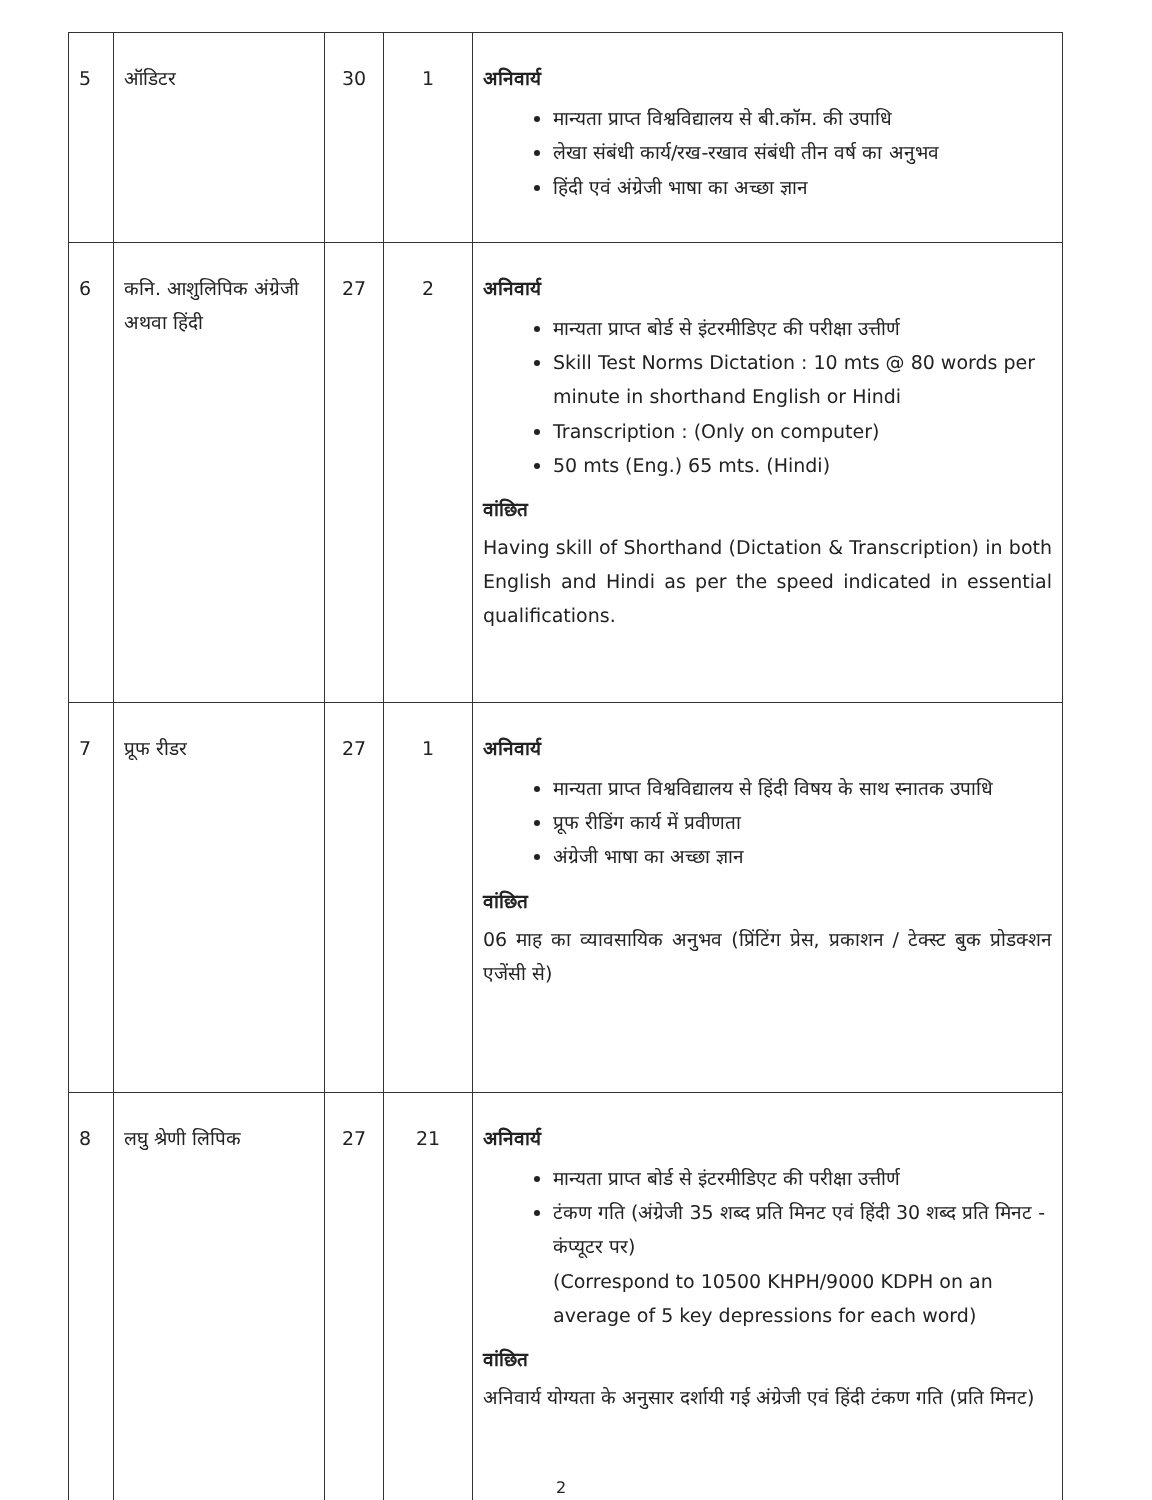| 5 | ऑडिटर | 30 | 1 | अनिवार्य मान्यता प्राप्त विश्वविद्यालय से बी.कॉम. की उपाधि लेखा संबंधी कार्य/रख-रखाव संबंधी तीन वर्ष का अनुभव हिंदी एवं अंग्रेजी भाषा का अच्छा ज्ञान |
| 6 | कनि. आशुलिपिक अंग्रेजी अथवा हिंदी | 27 | 2 | अनिवार्य मान्यता प्राप्त बोर्ड से इंटरमीडिएट की परीक्षा उत्तीर्ण Skill Test Norms Dictation : 10 mts @ 80 words per minute in shorthand English or Hindi Transcription : (Only on computer) 50 mts (Eng.) 65 mts. (Hindi) वांछित Having skill of Shorthand (Dictation & Transcription) in both English and Hindi as per the speed indicated in essential qualifications. |
| 7 | प्रूफ रीडर | 27 | 1 | अनिवार्य मान्यता प्राप्त विश्वविद्यालय से हिंदी विषय के साथ स्नातक उपाधि प्रूफ रीडिंग कार्य में प्रवीणता अंग्रेजी भाषा का अच्छा ज्ञान वांछित 06 माह का व्यावसायिक अनुभव (प्रिंटिंग प्रेस, प्रकाशन / टेक्स्ट बुक प्रोडक्शन एजेंसी से) |
| 8 | लघु श्रेणी लिपिक | 27 | 21 | अनिवार्य मान्यता प्राप्त बोर्ड से इंटरमीडिएट की परीक्षा उत्तीर्ण टंकण गति (अंग्रेजी 35 शब्द प्रति मिनट एवं हिंदी 30 शब्द प्रति मिनट - कंप्यूटर पर) (Correspond to 10500 KHPH/9000 KDPH on an average of 5 key depressions for each word) वांछित अनिवार्य योग्यता के अनुसार दर्शायी गई अंग्रेजी एवं हिंदी टंकण गति (प्रति मिनट) |
2